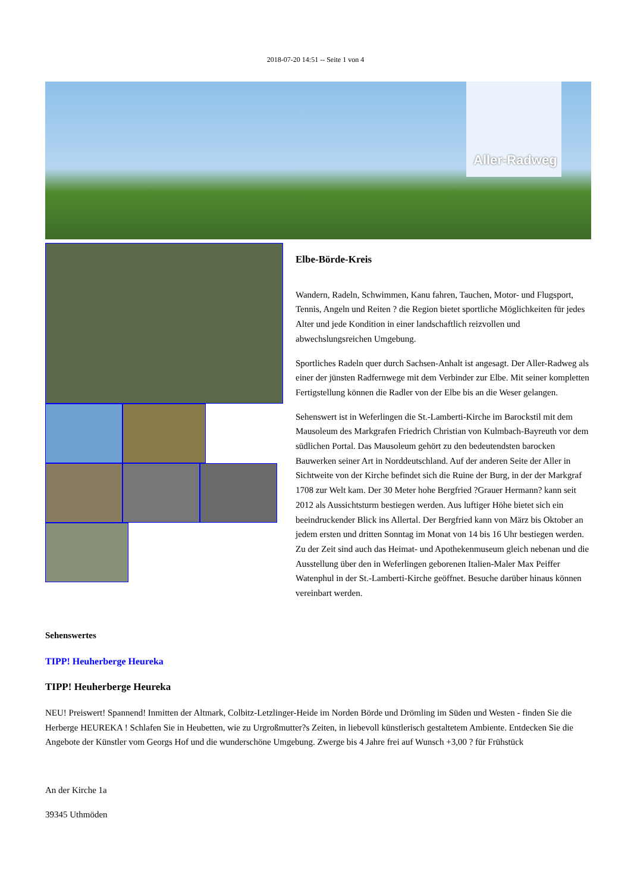2018-07-20 14:51 -- Seite 1 von 4
Aller-Radweg
Elbe-Börde-Kreis
Wandern, Radeln, Schwimmen, Kanu fahren, Tauchen, Motor- und Flugsport, Tennis, Angeln und Reiten ? die Region bietet sportliche Möglichkeiten für jedes Alter und jede Kondition in einer landschaftlich reizvollen und abwechslungsreichen Umgebung.
Sportliches Radeln quer durch Sachsen-Anhalt ist angesagt. Der Aller-Radweg als einer der jünsten Radfernwege mit dem Verbinder zur Elbe. Mit seiner kompletten Fertigstellung können die Radler von der Elbe bis an die Weser gelangen.
Sehenswert ist in Weferlingen die St.-Lamberti-Kirche im Barockstil mit dem Mausoleum des Markgrafen Friedrich Christian von Kulmbach-Bayreuth vor dem südlichen Portal. Das Mausoleum gehört zu den bedeutendsten barocken Bauwerken seiner Art in Norddeutschland. Auf der anderen Seite der Aller in Sichtweite von der Kirche befindet sich die Ruine der Burg, in der der Markgraf 1708 zur Welt kam. Der 30 Meter hohe Bergfried ?Grauer Hermann? kann seit 2012 als Aussichtsturm bestiegen werden. Aus luftiger Höhe bietet sich ein beeindruckender Blick ins Allertal. Der Bergfried kann von März bis Oktober an jedem ersten und dritten Sonntag im Monat von 14 bis 16 Uhr bestiegen werden. Zu der Zeit sind auch das Heimat- und Apothekenmuseum gleich nebenan und die Ausstellung über den in Weferlingen geborenen Italien-Maler Max Peiffer Watenphul in der St.-Lamberti-Kirche geöffnet. Besuche darüber hinaus können vereinbart werden.
Sehenswertes
TIPP! Heuherberge Heureka
TIPP! Heuherberge Heureka
NEU! Preiswert! Spannend! Inmitten der Altmark, Colbitz-Letzlinger-Heide im Norden Börde und Drömling im Süden und Westen - finden Sie die Herberge HEUREKA ! Schlafen Sie in Heubetten, wie zu Urgroßmutter?s Zeiten, in liebevoll künstlerisch gestaltetem Ambiente. Entdecken Sie die Angebote der Künstler vom Georgs Hof und die wunderschöne Umgebung. Zwerge bis 4 Jahre frei auf Wunsch +3,00 ? für Frühstück
An der Kirche 1a
39345 Uthmöden